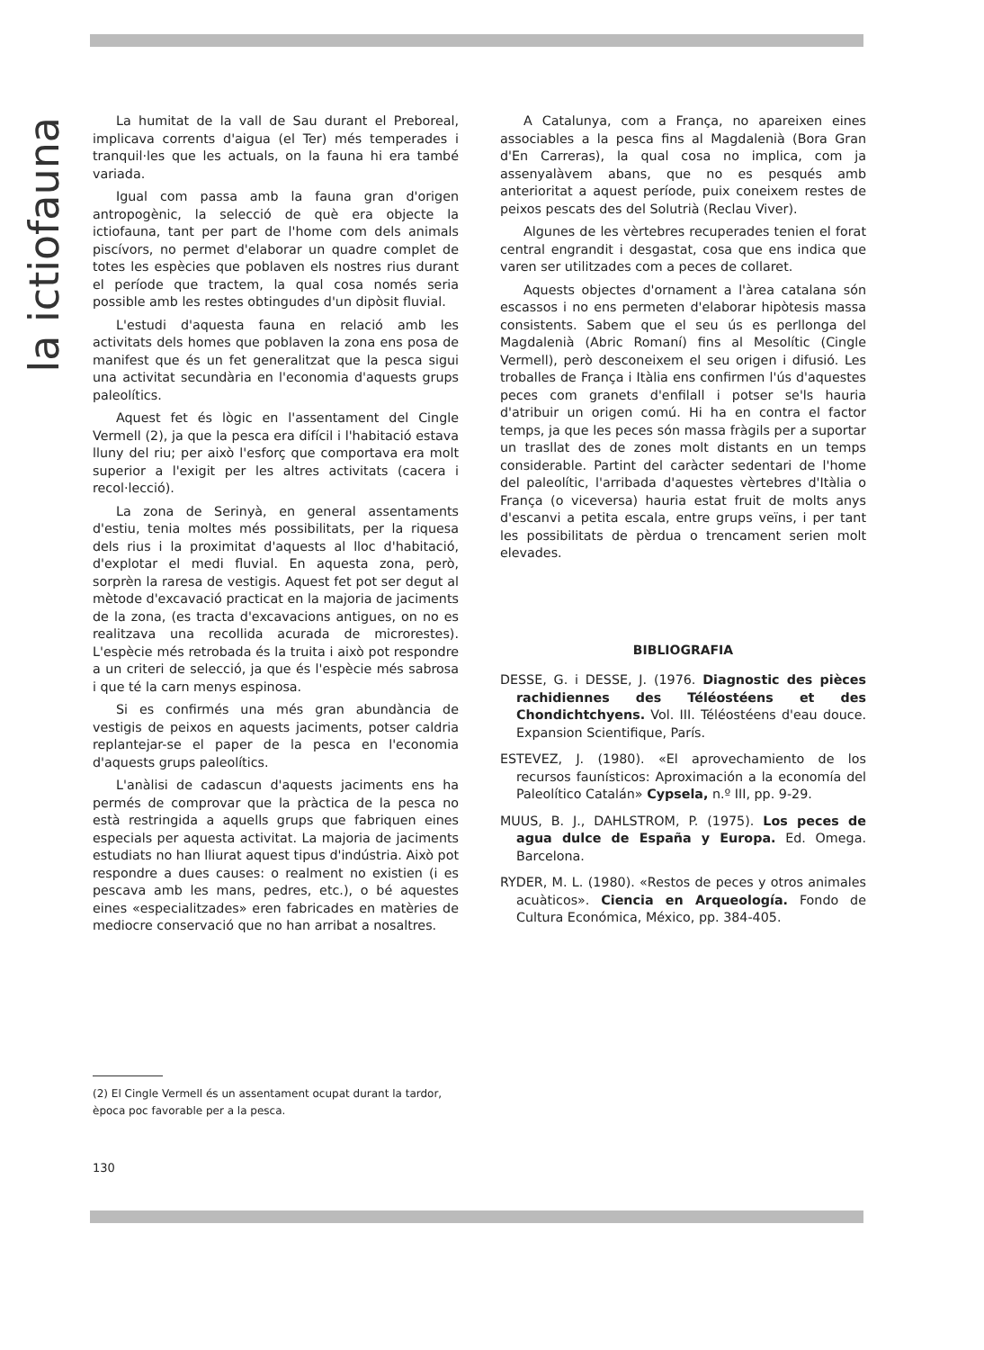la ictiofauna
La humitat de la vall de Sau durant el Preboreal, implicava corrents d'aigua (el Ter) més temperades i tranquil·les que les actuals, on la fauna hi era també variada.
Igual com passa amb la fauna gran d'origen antropogènic, la selecció de què era objecte la ictiofauna, tant per part de l'home com dels animals piscívors, no permet d'elaborar un quadre complet de totes les espècies que poblaven els nostres rius durant el període que tractem, la qual cosa només seria possible amb les restes obtingudes d'un dipòsit fluvial.
L'estudi d'aquesta fauna en relació amb les activitats dels homes que poblaven la zona ens posa de manifest que és un fet generalitzat que la pesca sigui una activitat secundària en l'economia d'aquests grups paleolítics.
Aquest fet és lògic en l'assentament del Cingle Vermell (2), ja que la pesca era difícil i l'habitació estava lluny del riu; per això l'esforç que comportava era molt superior a l'exigit per les altres activitats (cacera i recol·lecció).
La zona de Serinyà, en general assentaments d'estiu, tenia moltes més possibilitats, per la riquesa dels rius i la proximitat d'aquests al lloc d'habitació, d'explotar el medi fluvial. En aquesta zona, però, sorprèn la raresa de vestigis. Aquest fet pot ser degut al mètode d'excavació practicat en la majoria de jaciments de la zona, (es tracta d'excavacions antigues, on no es realitzava una recollida acurada de microrestes). L'espècie més retrobada és la truita i això pot respondre a un criteri de selecció, ja que és l'espècie més sabrosa i que té la carn menys espinosa.
Si es confirmés una més gran abundància de vestigis de peixos en aquests jaciments, potser caldria replantejar-se el paper de la pesca en l'economia d'aquests grups paleolítics.
L'anàlisi de cadascun d'aquests jaciments ens ha permés de comprovar que la pràctica de la pesca no està restringida a aquells grups que fabriquen eines especials per aquesta activitat. La majoria de jaciments estudiats no han lliurat aquest tipus d'indústria. Això pot respondre a dues causes: o realment no existien (i es pescava amb les mans, pedres, etc.), o bé aquestes eines «especialitzades» eren fabricades en matèries de mediocre conservació que no han arribat a nosaltres.
A Catalunya, com a França, no apareixen eines associables a la pesca fins al Magdalenià (Bora Gran d'En Carreras), la qual cosa no implica, com ja assenyalàvem abans, que no es pesqués amb anterioritat a aquest període, puix coneixem restes de peixos pescats des del Solutrià (Reclau Viver).
Algunes de les vèrtebres recuperades tenien el forat central engrandit i desgastat, cosa que ens indica que varen ser utilitzades com a peces de collaret.
Aquests objectes d'ornament a l'àrea catalana són escassos i no ens permeten d'elaborar hipòtesis massa consistents. Sabem que el seu ús es perllonga del Magdalenià (Abric Romaní) fins al Mesolític (Cingle Vermell), però desconeixem el seu origen i difusió. Les troballes de França i Itàlia ens confirmen l'ús d'aquestes peces com granets d'enfilall i potser se'ls hauria d'atribuir un origen comú. Hi ha en contra el factor temps, ja que les peces són massa fràgils per a suportar un trasllat des de zones molt distants en un temps considerable. Partint del caràcter sedentari de l'home del paleolític, l'arribada d'aquestes vèrtebres d'Itàlia o França (o viceversa) hauria estat fruit de molts anys d'escanvi a petita escala, entre grups veïns, i per tant les possibilitats de pèrdua o trencament serien molt elevades.
BIBLIOGRAFIA
DESSE, G. i DESSE, J. (1976. Diagnostic des pièces rachidiennes des Téléostéens et des Chondichtchyens. Vol. III. Téléostéens d'eau douce. Expansion Scientifique, París.
ESTEVEZ, J. (1980). «El aprovechamiento de los recursos faunísticos: Aproximación a la economía del Paleolítico Catalán» Cypsela, n.º III, pp. 9-29.
MUUS, B. J., DAHLSTROM, P. (1975). Los peces de agua dulce de España y Europa. Ed. Omega. Barcelona.
RYDER, M. L. (1980). «Restos de peces y otros animales acuàticos». Ciencia en Arqueología. Fondo de Cultura Económica, México, pp. 384-405.
(2) El Cingle Vermell és un assentament ocupat durant la tardor, època poc favorable per a la pesca.
130